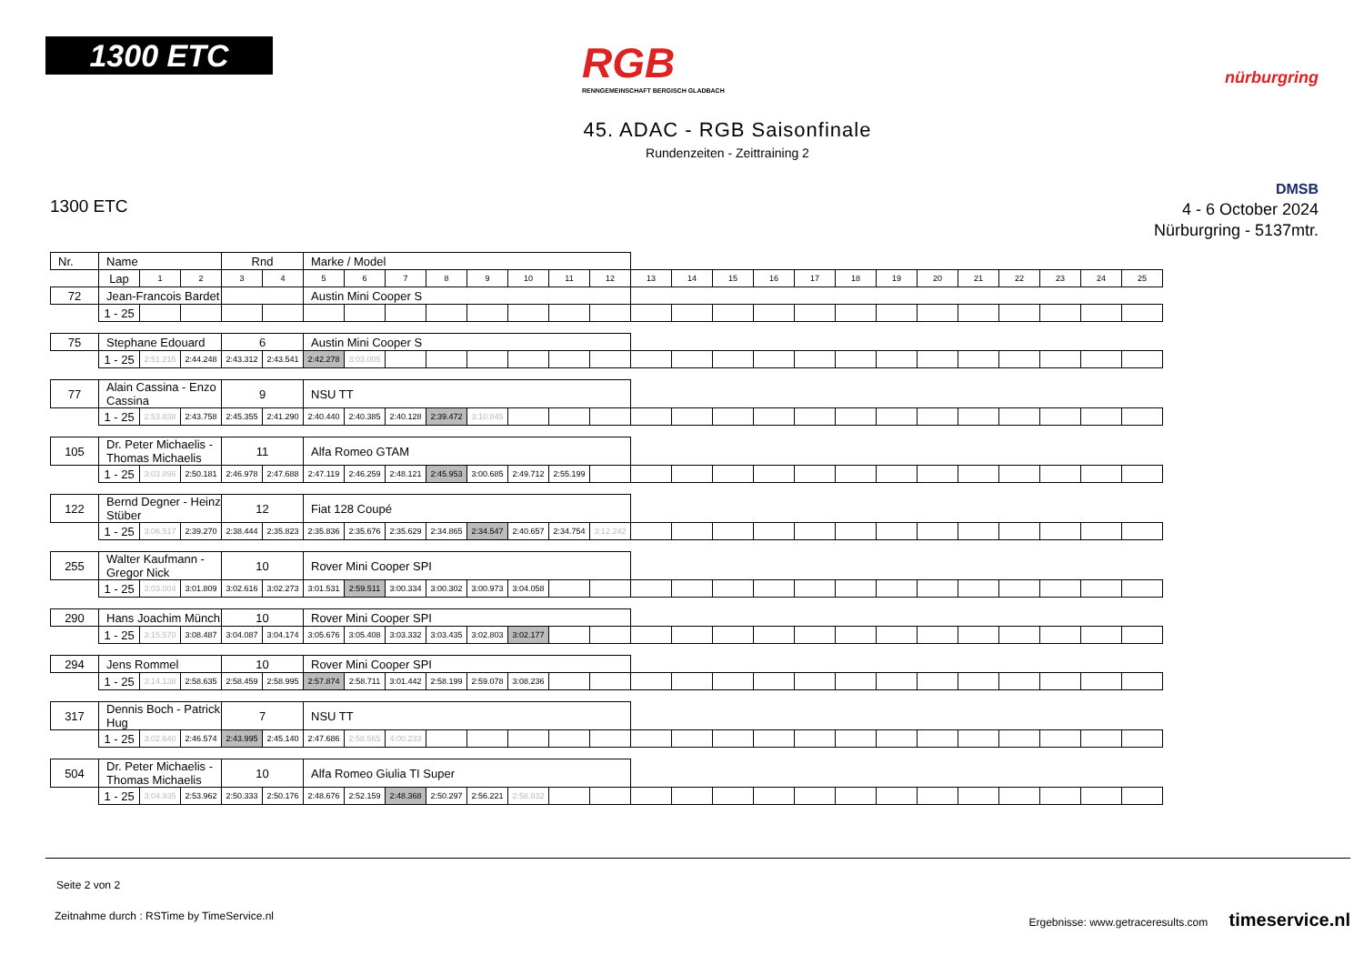1300 ETC
RGB
RENNGEMEINSCHAFT BERGISCH GLADBACH
nürburgring
45. ADAC - RGB Saisonfinale
Rundenzeiten - Zeittraining 2
1300 ETC
DMSB
4 - 6 October 2024
Nürburgring - 5137mtr.
| Nr. | Name | | | | Rnd | | Marke / Model | | | | | | | | | | | | | | | | | | | | |
| | | Lap | 1 | 2 | 3 | 4 | 5 | 6 | 7 | 8 | 9 | 10 | 11 | 12 | 13 | 14 | 15 | 16 | 17 | 18 | 19 | 20 | 21 | 22 | 23 | 24 | 25 |
| 72 | Jean-Francois Bardet | | | | | | Austin Mini Cooper S | | | | | | | | | | | | | | | | | | | | |
| | | 1 - 25 | | | | | | | | | | | | | | | | | | | | | | | | | |
| 75 | Stephane Edouard | | | | 6 | | Austin Mini Cooper S | | | | | | | | | | | | | | | | | | | | |
| | | 1 - 25 | 2:51.215 | 2:44.248 | 2:43.312 | 2:43.541 | 2:42.278 | 3:03.005 | | | | | | | | | | | | | | | | | | | |
| 77 | Alain Cassina - Enzo Cassina | | | | 9 | | NSU TT | | | | | | | | | | | | | | | | | | | | |
| | | 1 - 25 | 2:53.838 | 2:43.758 | 2:45.355 | 2:41.290 | 2:40.440 | 2:40.385 | 2:40.128 | 2:39.472 | 3:10.845 | | | | | | | | | | | | | | | | |
| 105 | Dr. Peter Michaelis - Thomas Michaelis | | | | 11 | | Alfa Romeo GTAM | | | | | | | | | | | | | | | | | | | | |
| | | 1 - 25 | 3:03.896 | 2:50.181 | 2:46.978 | 2:47.688 | 2:47.119 | 2:46.259 | 2:48.121 | 2:45.953 | 3:00.685 | 2:49.712 | 2:55.199 | | | | | | | | | | | | | | |
| 122 | Bernd Degner - Heinz Stüber | | | | 12 | | Fiat 128 Coupé | | | | | | | | | | | | | | | | | | | | |
| | | 1 - 25 | 3:06.517 | 2:39.270 | 2:38.444 | 2:35.823 | 2:35.836 | 2:35.676 | 2:35.629 | 2:34.865 | 2:34.547 | 2:40.657 | 2:34.754 | 3:12.242 | | | | | | | | | | | | | |
| 255 | Walter Kaufmann - Gregor Nick | | | | 10 | | Rover Mini Cooper SPI | | | | | | | | | | | | | | | | | | | | |
| | | 1 - 25 | 3:03.004 | 3:01.809 | 3:02.616 | 3:02.273 | 3:01.531 | 2:59.511 | 3:00.334 | 3:00.302 | 3:00.973 | 3:04.058 | | | | | | | | | | | | | | | |
| 290 | Hans Joachim Münch | | | | 10 | | Rover Mini Cooper SPI | | | | | | | | | | | | | | | | | | | | |
| | | 1 - 25 | 3:15.570 | 3:08.487 | 3:04.087 | 3:04.174 | 3:05.676 | 3:05.408 | 3:03.332 | 3:03.435 | 3:02.803 | 3:02.177 | | | | | | | | | | | | | | | |
| 294 | Jens Rommel | | | | 10 | | Rover Mini Cooper SPI | | | | | | | | | | | | | | | | | | | | |
| | | 1 - 25 | 3:14.138 | 2:58.635 | 2:58.459 | 2:58.995 | 2:57.874 | 2:58.711 | 3:01.442 | 2:58.199 | 2:59.078 | 3:08.236 | | | | | | | | | | | | | | | |
| 317 | Dennis Boch - Patrick Hug | | | | 7 | | NSU TT | | | | | | | | | | | | | | | | | | | | |
| | | 1 - 25 | 3:02.640 | 2:46.574 | 2:43.995 | 2:45.140 | 2:47.686 | 2:58.565 | 4:00.233 | | | | | | | | | | | | | | | | | | |
| 504 | Dr. Peter Michaelis - Thomas Michaelis | | | | 10 | | Alfa Romeo Giulia TI Super | | | | | | | | | | | | | | | | | | | | |
| | | 1 - 25 | 3:04.935 | 2:53.962 | 2:50.333 | 2:50.176 | 2:48.676 | 2:52.159 | 2:48.368 | 2:50.297 | 2:56.221 | 2:58.832 | | | | | | | | | | | | | | | |
Seite 2 von 2
Zeitnahme durch : RSTime by TimeService.nl Ergebnisse: www.getraceresults.com timeservice.nl